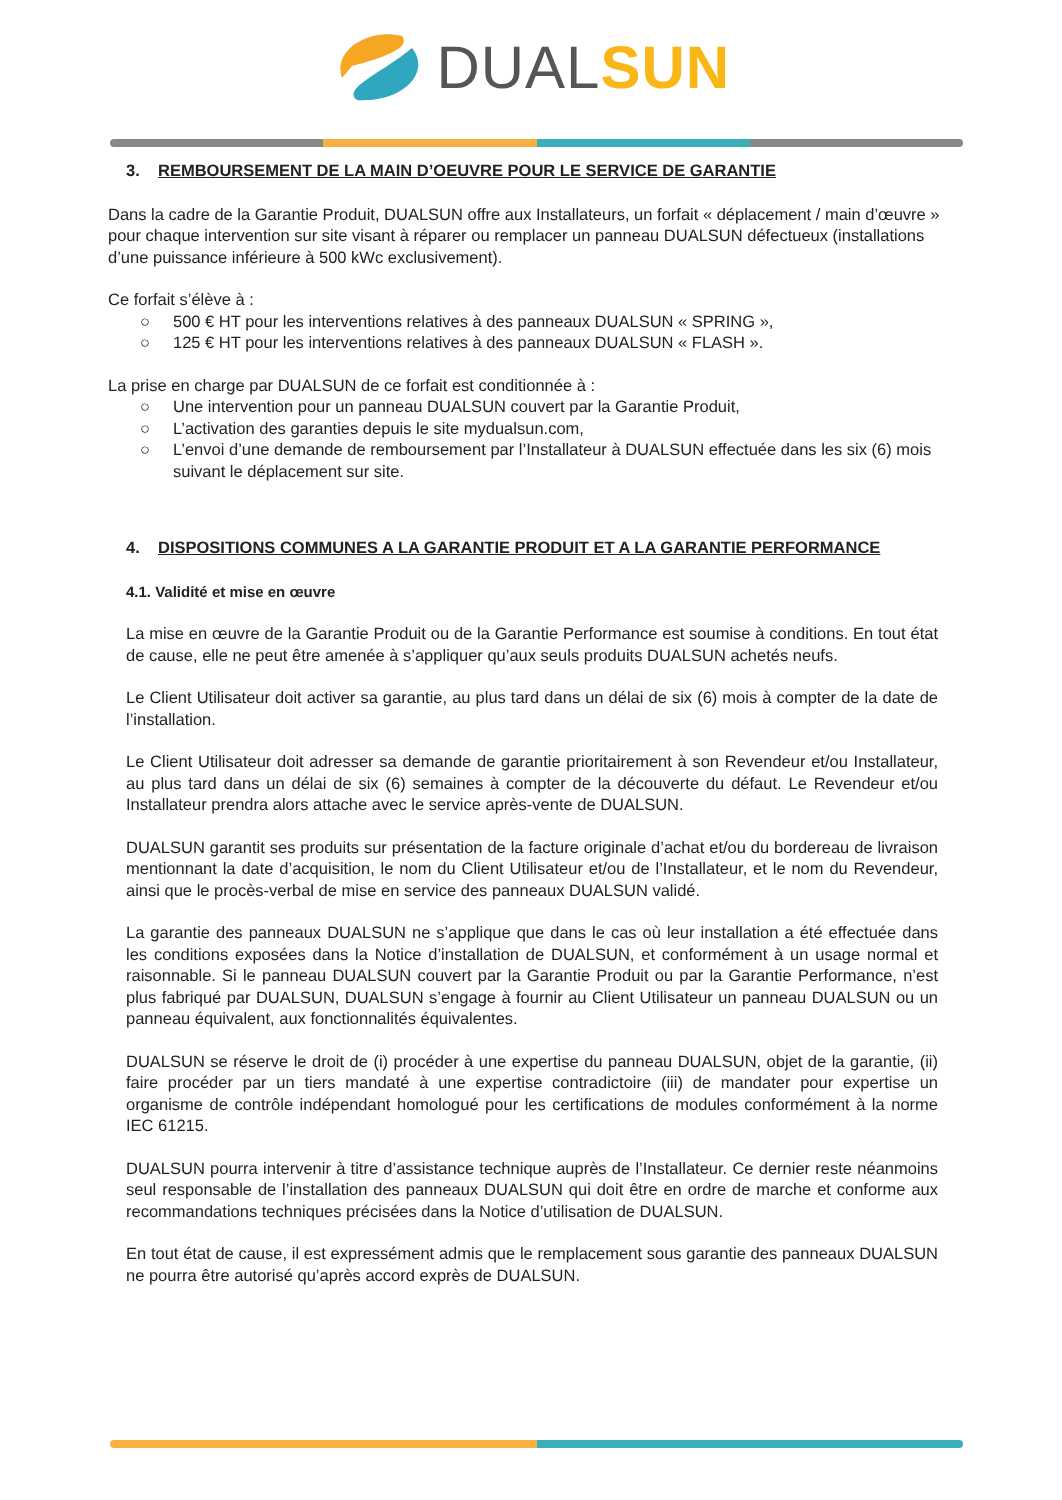DUAL SUN
3. REMBOURSEMENT DE LA MAIN D’OEUVRE POUR LE SERVICE DE GARANTIE
Dans la cadre de la Garantie Produit, DUALSUN offre aux Installateurs, un forfait « déplacement / main d’œuvre » pour chaque intervention sur site visant à réparer ou remplacer un panneau DUALSUN défectueux (installations d’une puissance inférieure à 500 kWc exclusivement).
Ce forfait s’élève à :
○ 500 € HT pour les interventions relatives à des panneaux DUALSUN « SPRING »,
○ 125 € HT pour les interventions relatives à des panneaux DUALSUN « FLASH ».
La prise en charge par DUALSUN de ce forfait est conditionnée à :
○ Une intervention pour un panneau DUALSUN couvert par la Garantie Produit,
○ L’activation des garanties depuis le site mydualsun.com,
○ L’envoi d’une demande de remboursement par l’Installateur à DUALSUN effectuée dans les six (6) mois suivant le déplacement sur site.
4. DISPOSITIONS COMMUNES A LA GARANTIE PRODUIT ET A LA GARANTIE PERFORMANCE
4.1. Validité et mise en œuvre
La mise en œuvre de la Garantie Produit ou de la Garantie Performance est soumise à conditions. En tout état de cause, elle ne peut être amenée à s’appliquer qu’aux seuls produits DUALSUN achetés neufs.
Le Client Utilisateur doit activer sa garantie, au plus tard dans un délai de six (6) mois à compter de la date de l’installation.
Le Client Utilisateur doit adresser sa demande de garantie prioritairement à son Revendeur et/ou Installateur, au plus tard dans un délai de six (6) semaines à compter de la découverte du défaut. Le Revendeur et/ou Installateur prendra alors attache avec le service après-vente de DUALSUN.
DUALSUN garantit ses produits sur présentation de la facture originale d’achat et/ou du bordereau de livraison mentionnant la date d’acquisition, le nom du Client Utilisateur et/ou de l’Installateur, et le nom du Revendeur, ainsi que le procès-verbal de mise en service des panneaux DUALSUN validé.
La garantie des panneaux DUALSUN ne s’applique que dans le cas où leur installation a été effectuée dans les conditions exposées dans la Notice d’installation de DUALSUN, et conformément à un usage normal et raisonnable. Si le panneau DUALSUN couvert par la Garantie Produit ou par la Garantie Performance, n’est plus fabriqué par DUALSUN, DUALSUN s’engage à fournir au Client Utilisateur un panneau DUALSUN ou un panneau équivalent, aux fonctionnalités équivalentes.
DUALSUN se réserve le droit de (i) procéder à une expertise du panneau DUALSUN, objet de la garantie, (ii) faire procéder par un tiers mandaté à une expertise contradictoire (iii) de mandater pour expertise un organisme de contrôle indépendant homologué pour les certifications de modules conformément à la norme IEC 61215.
DUALSUN pourra intervenir à titre d’assistance technique auprès de l’Installateur. Ce dernier reste néanmoins seul responsable de l’installation des panneaux DUALSUN qui doit être en ordre de marche et conforme aux recommandations techniques précisées dans la Notice d’utilisation de DUALSUN.
En tout état de cause, il est expressément admis que le remplacement sous garantie des panneaux DUALSUN ne pourra être autorisé qu’après accord exprès de DUALSUN.